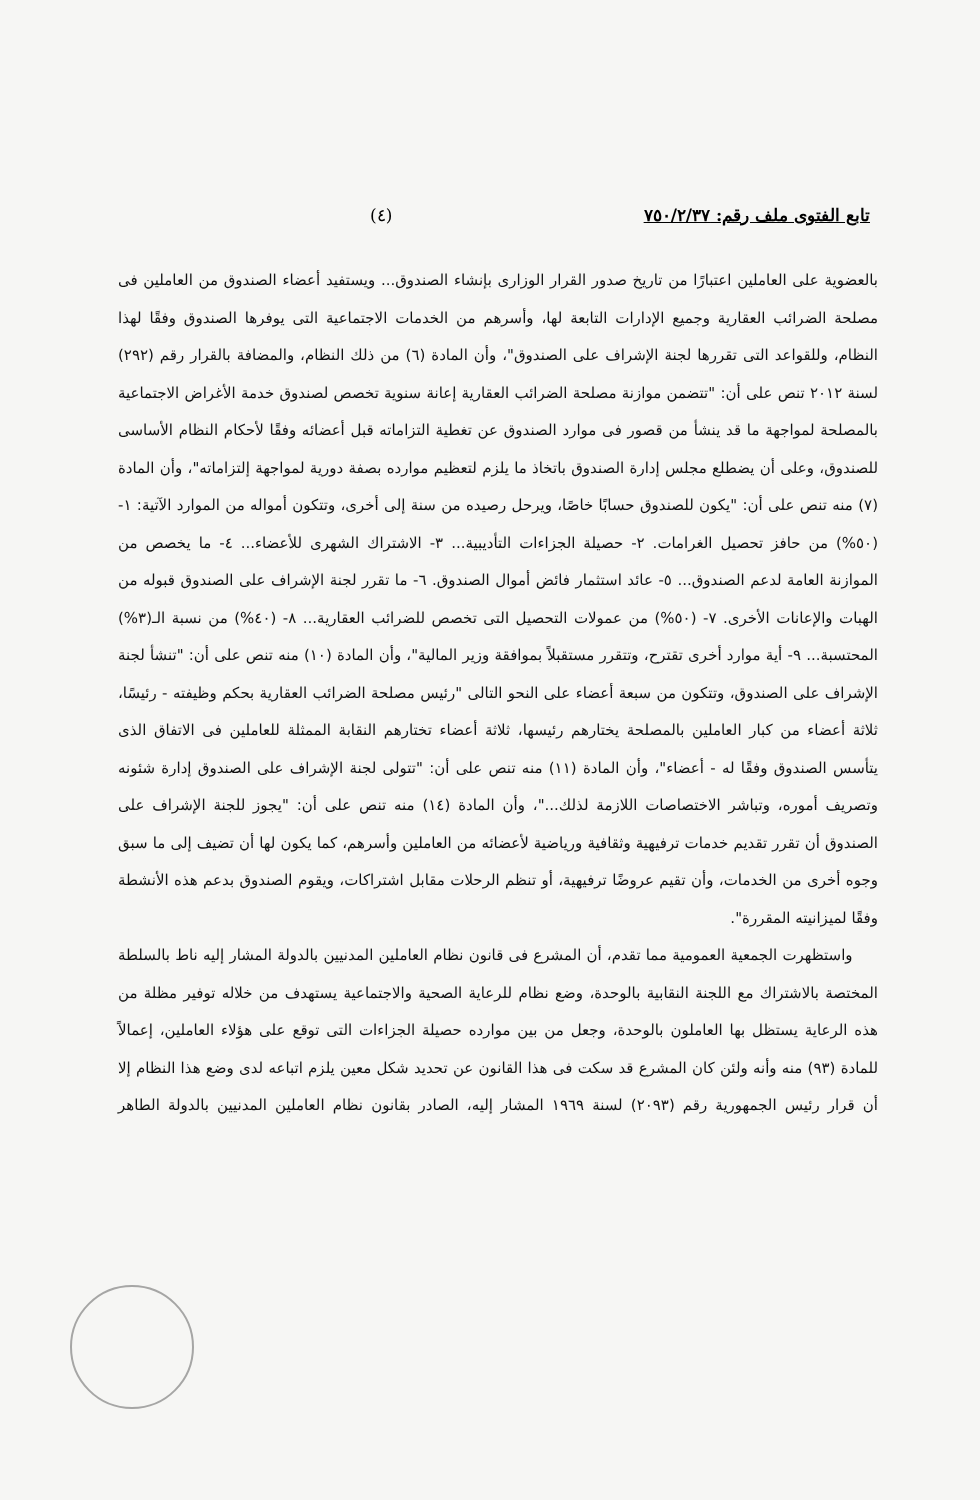تابع الفتوى ملف رقم: ٧٥٠/٢/٣٧ (٤)
بالعضوية على العاملين اعتبارًا من تاريخ صدور القرار الوزارى بإنشاء الصندوق... ويستفيد أعضاء الصندوق من العاملين فى مصلحة الضرائب العقارية وجميع الإدارات التابعة لها، وأسرهم من الخدمات الاجتماعية التى يوفرها الصندوق وفقًا لهذا النظام، وللقواعد التى تقررها لجنة الإشراف على الصندوق"، وأن المادة (٦) من ذلك النظام، والمضافة بالقرار رقم (٢٩٢) لسنة ٢٠١٢ تنص على أن: "تتضمن موازنة مصلحة الضرائب العقارية إعانة سنوية تخصص لصندوق خدمة الأغراض الاجتماعية بالمصلحة لمواجهة ما قد ينشأ من قصور فى موارد الصندوق عن تغطية التزاماته قبل أعضائه وفقًا لأحكام النظام الأساسى للصندوق، وعلى أن يضطلع مجلس إدارة الصندوق باتخاذ ما يلزم لتعظيم موارده بصفة دورية لمواجهة إلتزاماته"، وأن المادة (٧) منه تنص على أن: "يكون للصندوق حسابًا خاصًا، ويرحل رصيده من سنة إلى أخرى، وتتكون أمواله من الموارد الآتية: ١- (٥٠%) من حافز تحصيل الغرامات. ٢- حصيلة الجزاءات التأديبية... ٣- الاشتراك الشهرى للأعضاء... ٤- ما يخصص من الموازنة العامة لدعم الصندوق... ٥- عائد استثمار فائض أموال الصندوق. ٦- ما تقرر لجنة الإشراف على الصندوق قبوله من الهبات والإعانات الأخرى. ٧- (٥٠%) من عمولات التحصيل التى تخصص للضرائب العقارية... ٨- (٤٠%) من نسبة الـ(٣%) المحتسبة... ٩- أية موارد أخرى تقترح، وتتقرر مستقبلاً بموافقة وزير المالية"، وأن المادة (١٠) منه تنص على أن: "تنشأ لجنة الإشراف على الصندوق، وتتكون من سبعة أعضاء على النحو التالى "رئيس مصلحة الضرائب العقارية بحكم وظيفته - رئيسًا، ثلاثة أعضاء من كبار العاملين بالمصلحة يختارهم رئيسها، ثلاثة أعضاء تختارهم النقابة الممثلة للعاملين فى الاتفاق الذى يتأسس الصندوق وفقًا له - أعضاء"، وأن المادة (١١) منه تنص على أن: "تتولى لجنة الإشراف على الصندوق إدارة شئونه وتصريف أموره، وتباشر الاختصاصات اللازمة لذلك..."، وأن المادة (١٤) منه تنص على أن: "يجوز للجنة الإشراف على الصندوق أن تقرر تقديم خدمات ترفيهية وثقافية ورياضية لأعضائه من العاملين وأسرهم، كما يكون لها أن تضيف إلى ما سبق وجوه أخرى من الخدمات، وأن تقيم عروضًا ترفيهية، أو تنظم الرحلات مقابل اشتراكات، ويقوم الصندوق بدعم هذه الأنشطة
وفقًا لميزانيته المقررة".
واستظهرت الجمعية العمومية مما تقدم، أن المشرع فى قانون نظام العاملين المدنيين بالدولة المشار إليه ناط بالسلطة المختصة بالاشتراك مع اللجنة النقابية بالوحدة، وضع نظام للرعاية الصحية والاجتماعية يستهدف من خلاله توفير مظلة من هذه الرعاية يستظل بها العاملون بالوحدة، وجعل من بين موارده حصيلة الجزاءات التى توقع على هؤلاء العاملين، إعمالاً للمادة (٩٣) منه وأنه ولئن كان المشرع قد سكت فى هذا القانون عن تحديد شكل معين يلزم اتباعه لدى وضع هذا النظام إلا أن قرار رئيس الجمهورية رقم (٢٠٩٣) لسنة ١٩٦٩ المشار إليه، الصادر بقانون نظام العاملين المدنيين بالدولة الطاهر